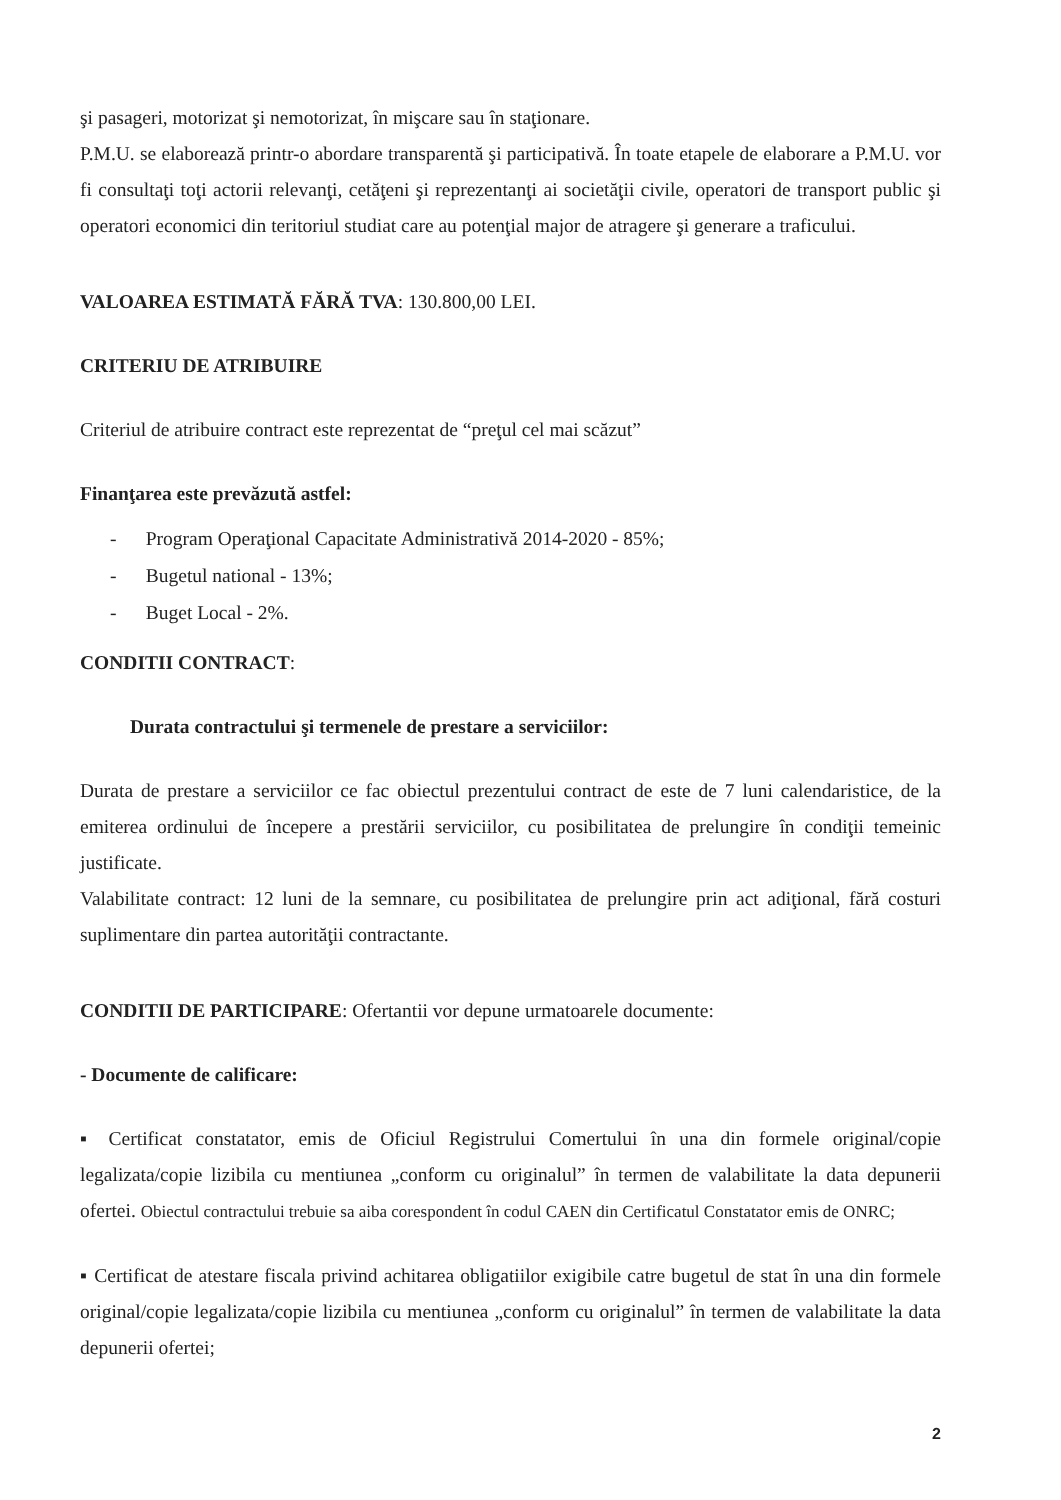şi pasageri, motorizat şi nemotorizat, în mişcare sau în staţionare.
P.M.U. se elaborează printr-o abordare transparentă şi participativă. În toate etapele de elaborare a P.M.U. vor fi consultaţi toţi actorii relevanţi, cetăţeni şi reprezentanţi ai societăţii civile, operatori de transport public şi operatori economici din teritoriul studiat care au potenţial major de atragere şi generare a traficului.
VALOAREA ESTIMATĂ FĂRĂ TVA: 130.800,00 LEI.
CRITERIU DE ATRIBUIRE
Criteriul de atribuire contract este reprezentat de “preţul cel mai scăzut”
Finanţarea este prevăzută astfel:
- Program Operaţional Capacitate Administrativă 2014-2020 - 85%;
- Bugetul national - 13%;
- Buget Local - 2%.
CONDITII CONTRACT:
Durata contractului şi termenele de prestare a serviciilor:
Durata de prestare a serviciilor ce fac obiectul prezentului contract de este de 7 luni calendaristice, de la emiterea ordinului de începere a prestării serviciilor, cu posibilitatea de prelungire în condiţii temeinic justificate.
Valabilitate contract: 12 luni de la semnare, cu posibilitatea de prelungire prin act adiţional, fără costuri suplimentare din partea autorităţii contractante.
CONDITII DE PARTICIPARE: Ofertantii vor depune urmatoarele documente:
- Documente de calificare:
▪ Certificat constatator, emis de Oficiul Registrului Comertului în una din formele original/copie legalizata/copie lizibila cu mentiunea „conform cu originalul” în termen de valabilitate la data depunerii ofertei. Obiectul contractului trebuie sa aiba corespondent în codul CAEN din Certificatul Constatator emis de ONRC;
▪ Certificat de atestare fiscala privind achitarea obligatiilor exigibile catre bugetul de stat în una din formele original/copie legalizata/copie lizibila cu mentiunea „conform cu originalul” în termen de valabilitate la data depunerii ofertei;
2